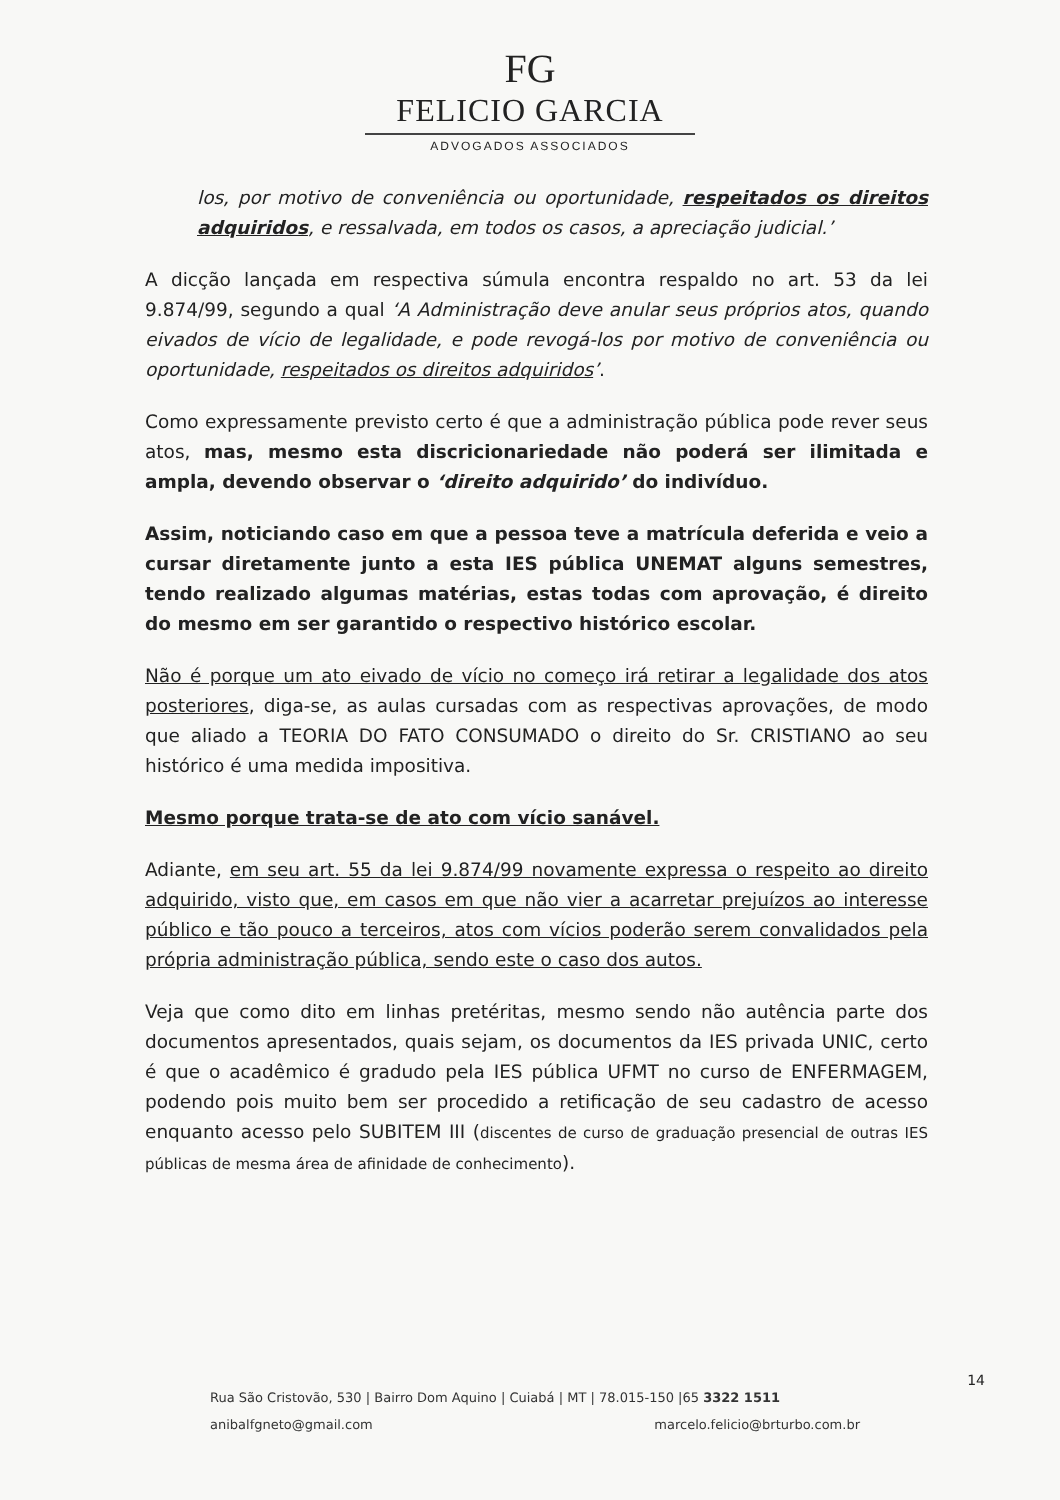FG
FELICIO GARCIA
ADVOGADOS ASSOCIADOS
los, por motivo de conveniência ou oportunidade, respeitados os direitos adquiridos, e ressalvada, em todos os casos, a apreciação judicial.’
A dicção lançada em respectiva súmula encontra respaldo no art. 53 da lei 9.874/99, segundo a qual ‘A Administração deve anular seus próprios atos, quando eivados de vício de legalidade, e pode revogá-los por motivo de conveniência ou oportunidade, respeitados os direitos adquiridos’.
Como expressamente previsto certo é que a administração pública pode rever seus atos, mas, mesmo esta discricionariedade não poderá ser ilimitada e ampla, devendo observar o ‘direito adquirido’ do indivíduo.
Assim, noticiando caso em que a pessoa teve a matrícula deferida e veio a cursar diretamente junto a esta IES pública UNEMAT alguns semestres, tendo realizado algumas matérias, estas todas com aprovação, é direito do mesmo em ser garantido o respectivo histórico escolar.
Não é porque um ato eivado de vício no começo irá retirar a legalidade dos atos posteriores, diga-se, as aulas cursadas com as respectivas aprovações, de modo que aliado a TEORIA DO FATO CONSUMADO o direito do Sr. CRISTIANO ao seu histórico é uma medida impositiva.
Mesmo porque trata-se de ato com vício sanável.
Adiante, em seu art. 55 da lei 9.874/99 novamente expressa o respeito ao direito adquirido, visto que, em casos em que não vier a acarretar prejuízos ao interesse público e tão pouco a terceiros, atos com vícios poderão serem convalidados pela própria administração pública, sendo este o caso dos autos.
Veja que como dito em linhas pretéritas, mesmo sendo não autência parte dos documentos apresentados, quais sejam, os documentos da IES privada UNIC, certo é que o acadêmico é gradudo pela IES pública UFMT no curso de ENFERMAGEM, podendo pois muito bem ser procedido a retificação de seu cadastro de acesso enquanto acesso pelo SUBITEM III (discentes de curso de graduação presencial de outras IES públicas de mesma área de afinidade de conhecimento).
14
Rua São Cristovão, 530 | Bairro Dom Aquino | Cuiabá | MT | 78.015-150 |65 3322 1511
anibalfgneto@gmail.com marcelo.felicio@brturbo.com.br